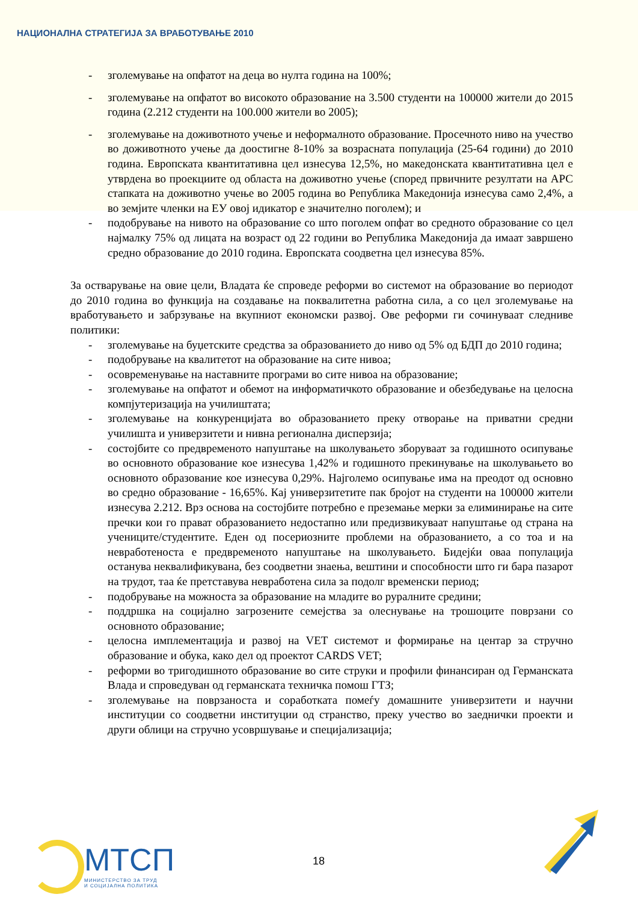НАЦИОНАЛНА СТРАТЕГИЈА ЗА ВРАБОТУВАЊЕ 2010
- зголемување на опфатот на деца во нулта година на 100%;
- зголемување на опфатот во високото образование на 3.500 студенти на 100000 жители до 2015 година (2.212 студенти на 100.000 жители во 2005);
- зголемување на доживотното учење и неформалното образование. Просечното ниво на учество во доживотното учење да доостигне 8-10% за возрасната популација (25-64 години) до 2010 година. Европската квантитативна цел изнесува 12,5%, но македонската квантитативна цел е утврдена во проекциите од областа на доживотно учење (според првичните резултати на АРС стапката на доживотно учење во 2005 година во Република Македонија изнесува само 2,4%, а во земјите членки на ЕУ овој идикатор е значително поголем); и
- подобрување на нивото на образование со што поголем опфат во средното образование со цел најмалку 75% од лицата на возраст од 22 години во Република Македонија да имаат завршено средно образование до 2010 година. Европската соодветна цел изнесува 85%.
За остварување на овие цели, Владата ќе спроведе реформи во системот на образование во периодот до 2010 година во функција на создавање на поквалитетна работна сила, а со цел зголемување на вработувањето и забрзување на вкупниот економски развој. Ове реформи ги сочинуваат следниве политики:
- зголемување на буџетските средства за образованието до ниво од 5% од БДП до 2010 година;
- подобрување на квалитетот на образование на сите нивоа;
- осовременување на наставните програми во сите нивоа на образование;
- зголемување на опфатот и обемот на информатичкото образование и обезбедување на целосна компјутеризација на училиштата;
- зголемување на конкуренцијата во образованието преку отворање на приватни средни училишта и универзитети и нивна регионална дисперзија;
- состојбите со предвременото напуштање на школувањето зборуваат за годишното осипување во основното образование кое изнесува 1,42% и годишното прекинување на школувањето во основното образование кое изнесува 0,29%. Најголемо осипување има на преодот од основно во средно образование - 16,65%. Кај универзитетите пак бројот на студенти на 100000 жители изнесува 2.212. Врз основа на состојбите потребно е преземање мерки за елиминирање на сите пречки кои го прават образованието недостапно или предизвикуваат напуштање од страна на учениците/студентите. Еден од посериозните проблеми на образованието, а со тоа и на невработеноста е предвременото напуштање на школувањето. Бидејќи оваа популација останува неквалификувана, без соодветни знаења, вештини и способности што ги бара пазарот на трудот, таа ќе претставува невработена сила за подолг временски период;
- подобрување на можноста за образование на младите во руралните средини;
- поддршка на социјално загрозените семејства за олеснување на трошоците поврзани со основното образование;
- целосна имплементација и развој на VET системот и формирање на центар за стручно образование и обука, како дел од проектот CARDS VET;
- реформи во тригодишното образование во сите струки и профили финансиран од Германската Влада и спроведуван од германската техничка помош ГТЗ;
- зголемување на поврзаноста и соработката помеѓу домашните универзитети и научни институции со соодветни институции од странство, преку учество во заеднички проекти и други облици на стручно усовршување и специјализација;
МТСП
МИНИСТЕРСТВО ЗА ТРУД
И СОЦИЈАЛНА ПОЛИТИКА
18